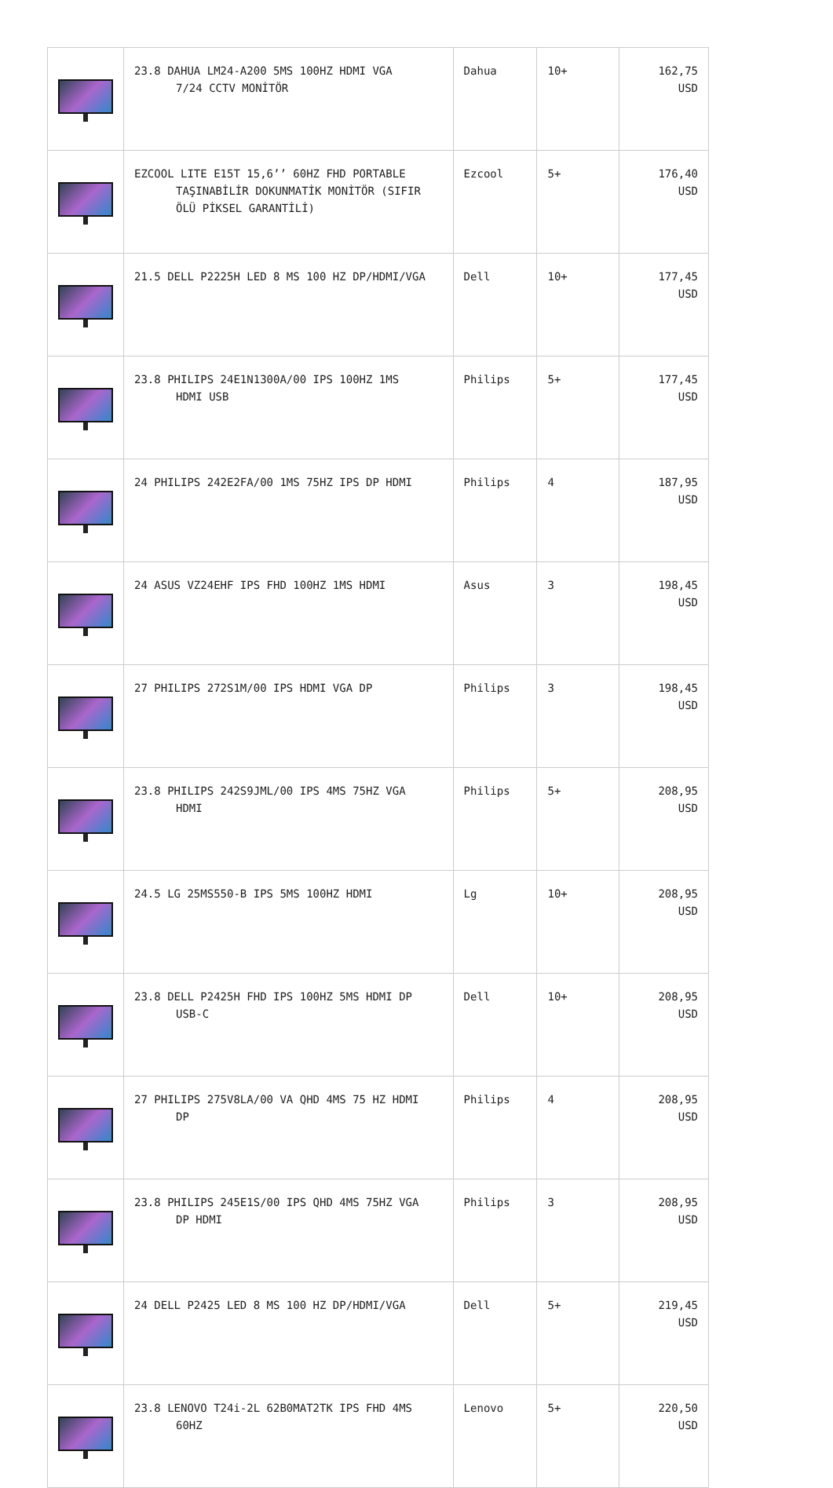| | 23.8 DAHUA LM24-A200 5MS 100HZ HDMI VGA 7/24 CCTV MONİTÖR | Dahua | 10+ | 162,75 USD |
| | EZCOOL LITE E15T 15,6’’ 60HZ FHD PORTABLE TAŞINABİLİR DOKUNMATİK MONİTÖR (SIFIR ÖLÜ PİKSEL GARANTİLİ) | Ezcool | 5+ | 176,40 USD |
| | 21.5 DELL P2225H LED 8 MS 100 HZ DP/HDMI/VGA | Dell | 10+ | 177,45 USD |
| | 23.8 PHILIPS 24E1N1300A/00 IPS 100HZ 1MS HDMI USB | Philips | 5+ | 177,45 USD |
| | 24 PHILIPS 242E2FA/00 1MS 75HZ IPS DP HDMI | Philips | 4 | 187,95 USD |
| | 24 ASUS VZ24EHF IPS FHD 100HZ 1MS HDMI | Asus | 3 | 198,45 USD |
| | 27 PHILIPS 272S1M/00 IPS HDMI VGA DP | Philips | 3 | 198,45 USD |
| | 23.8 PHILIPS 242S9JML/00 IPS 4MS 75HZ VGA HDMI | Philips | 5+ | 208,95 USD |
| | 24.5 LG 25MS550-B IPS 5MS 100HZ HDMI | Lg | 10+ | 208,95 USD |
| | 23.8 DELL P2425H FHD IPS 100HZ 5MS HDMI DP USB-C | Dell | 10+ | 208,95 USD |
| | 27 PHILIPS 275V8LA/00 VA QHD 4MS 75 HZ HDMI DP | Philips | 4 | 208,95 USD |
| | 23.8 PHILIPS 245E1S/00 IPS QHD 4MS 75HZ VGA DP HDMI | Philips | 3 | 208,95 USD |
| | 24 DELL P2425 LED 8 MS 100 HZ DP/HDMI/VGA | Dell | 5+ | 219,45 USD |
| | 23.8 LENOVO T24i-2L 62B0MAT2TK IPS FHD 4MS 60HZ | Lenovo | 5+ | 220,50 USD |